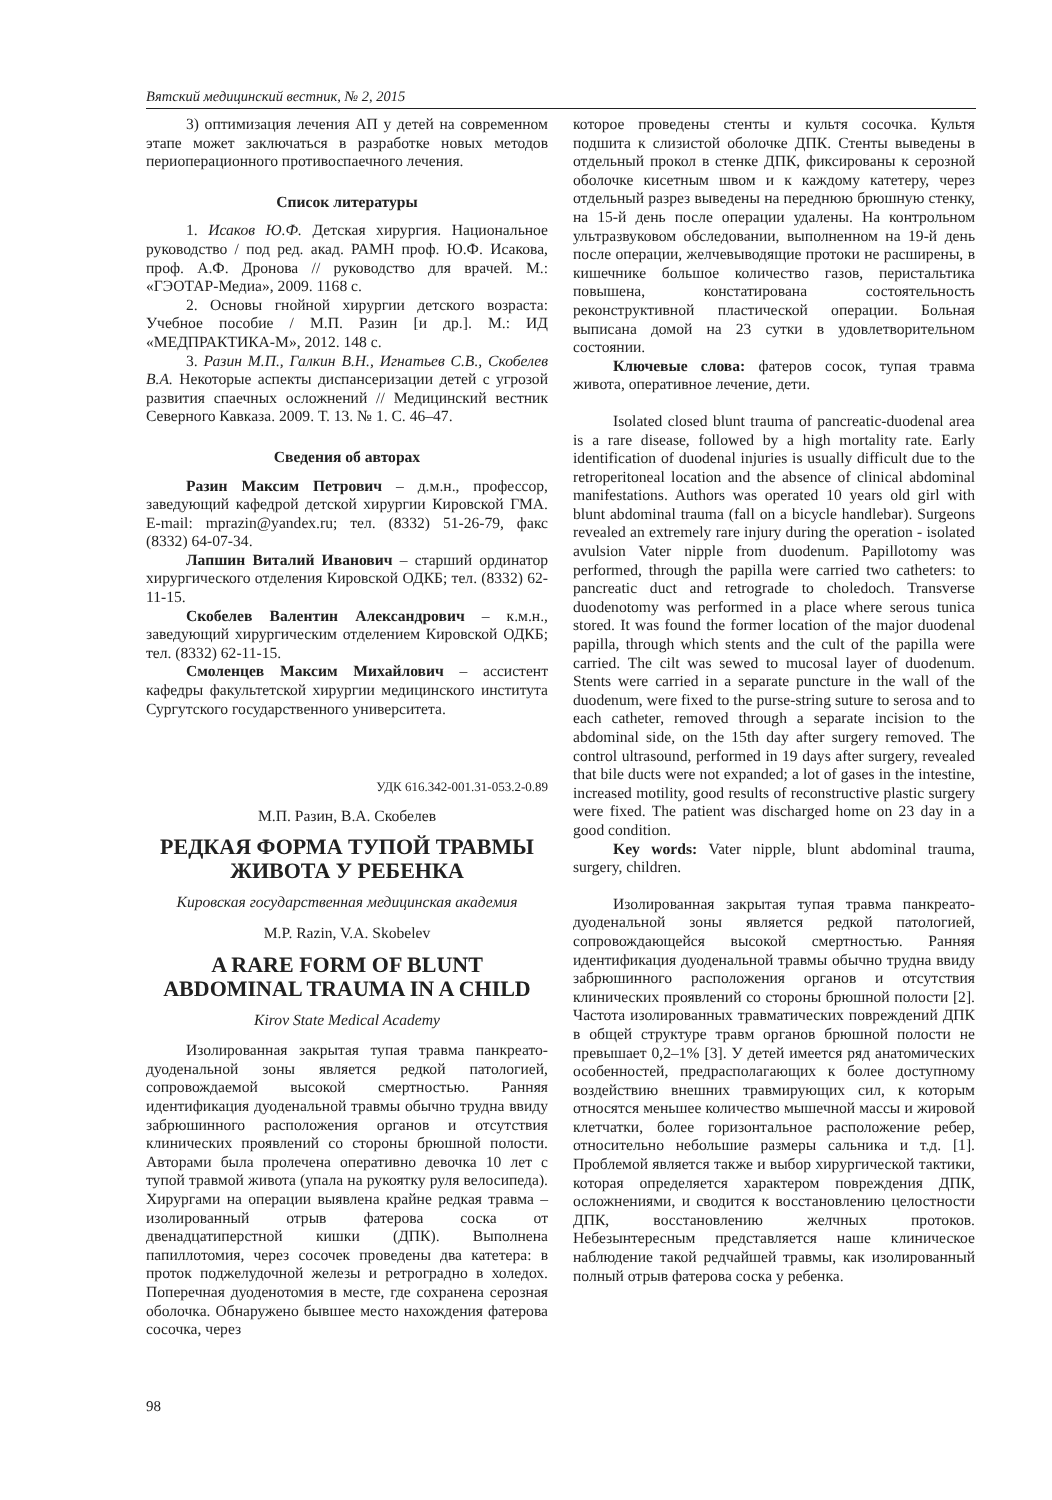Вятский медицинский вестник, № 2, 2015
3) оптимизация лечения АП у детей на современном этапе может заключаться в разработке новых методов периоперационного противоспаечного лечения.
Список литературы
1. Исаков Ю.Ф. Детская хирургия. Национальное руководство / под ред. акад. РАМН проф. Ю.Ф. Исакова, проф. А.Ф. Дронова // руководство для врачей. М.: «ГЭОТАР-Медиа», 2009. 1168 с.
2. Основы гнойной хирургии детского возраста: Учебное пособие / М.П. Разин [и др.]. М.: ИД «МЕДПРАКТИКА-М», 2012. 148 с.
3. Разин М.П., Галкин В.Н., Игнатьев С.В., Скобелев В.А. Некоторые аспекты диспансеризации детей с угрозой развития спаечных осложнений // Медицинский вестник Северного Кавказа. 2009. Т. 13. № 1. С. 46–47.
Сведения об авторах
Разин Максим Петрович – д.м.н., профессор, заведующий кафедрой детской хирургии Кировской ГМА. E-mail: mprazin@yandex.ru; тел. (8332) 51-26-79, факс (8332) 64-07-34.
Лапшин Виталий Иванович – старший ординатор хирургического отделения Кировской ОДКБ; тел. (8332) 62-11-15.
Скобелев Валентин Александрович – к.м.н., заведующий хирургическим отделением Кировской ОДКБ; тел. (8332) 62-11-15.
Смоленцев Максим Михайлович – ассистент кафедры факультетской хирургии медицинского института Сургутского государственного университета.
УДК 616.342-001.31-053.2-0.89
М.П. Разин, В.А. Скобелев
РЕДКАЯ ФОРМА ТУПОЙ ТРАВМЫ ЖИВОТА У РЕБЕНКА
Кировская государственная медицинская академия
M.P. Razin, V.A. Skobelev
A RARE FORM OF BLUNT ABDOMINAL TRAUMA IN A CHILD
Kirov State Medical Academy
Изолированная закрытая тупая травма панкреато-дуоденальной зоны является редкой патологией, сопровождаемой высокой смертностью. Ранняя идентификация дуоденальной травмы обычно трудна ввиду забрюшинного расположения органов и отсутствия клинических проявлений со стороны брюшной полости. Авторами была пролечена оперативно девочка 10 лет с тупой травмой живота (упала на рукоятку руля велосипеда). Хирургами на операции выявлена крайне редкая травма – изолированный отрыв фатерова соска от двенадцатиперстной кишки (ДПК). Выполнена папиллотомия, через сосочек проведены два катетера: в проток поджелудочной железы и ретроградно в холедох. Поперечная дуоденотомия в месте, где сохранена серозная оболочка. Обнаружено бывшее место нахождения фатерова сосочка, через
которое проведены стенты и культя сосочка. Культя подшита к слизистой оболочке ДПК. Стенты выведены в отдельный прокол в стенке ДПК, фиксированы к серозной оболочке кисетным швом и к каждому катетеру, через отдельный разрез выведены на переднюю брюшную стенку, на 15-й день после операции удалены. На контрольном ультразвуковом обследовании, выполненном на 19-й день после операции, желчевыводящие протоки не расширены, в кишечнике большое количество газов, перистальтика повышена, констатирована состоятельность реконструктивной пластической операции. Больная выписана домой на 23 сутки в удовлетворительном состоянии.
Ключевые слова: фатеров сосок, тупая травма живота, оперативное лечение, дети.
Isolated closed blunt trauma of pancreatic-duodenal area is a rare disease, followed by a high mortality rate. Early identification of duodenal injuries is usually difficult due to the retroperitoneal location and the absence of clinical abdominal manifestations. Authors was operated 10 years old girl with blunt abdominal trauma (fall on a bicycle handlebar). Surgeons revealed an extremely rare injury during the operation - isolated avulsion Vater nipple from duodenum. Papillotomy was performed, through the papilla were carried two catheters: to pancreatic duct and retrograde to choledoch. Transverse duodenotomy was performed in a place where serous tunica stored. It was found the former location of the major duodenal papilla, through which stents and the cult of the papilla were carried. The cilt was sewed to mucosal layer of duodenum. Stents were carried in a separate puncture in the wall of the duodenum, were fixed to the purse-string suture to serosa and to each catheter, removed through a separate incision to the abdominal side, on the 15th day after surgery removed. The control ultrasound, performed in 19 days after surgery, revealed that bile ducts were not expanded; a lot of gases in the intestine, increased motility, good results of reconstructive plastic surgery were fixed. The patient was discharged home on 23 day in a good condition.
Key words: Vater nipple, blunt abdominal trauma, surgery, children.
Изолированная закрытая тупая травма панкреато-дуоденальной зоны является редкой патологией, сопровождающейся высокой смертностью. Ранняя идентификация дуоденальной травмы обычно трудна ввиду забрюшинного расположения органов и отсутствия клинических проявлений со стороны брюшной полости [2]. Частота изолированных травматических повреждений ДПК в общей структуре травм органов брюшной полости не превышает 0,2–1% [3]. У детей имеется ряд анатомических особенностей, предрасполагающих к более доступному воздействию внешних травмирующих сил, к которым относятся меньшее количество мышечной массы и жировой клетчатки, более горизонтальное расположение ребер, относительно небольшие размеры сальника и т.д. [1]. Проблемой является также и выбор хирургической тактики, которая определяется характером повреждения ДПК, осложнениями, и сводится к восстановлению целостности ДПК, восстановлению желчных протоков. Небезынтересным представляется наше клиническое наблюдение такой редчайшей травмы, как изолированный полный отрыв фатерова соска у ребенка.
98